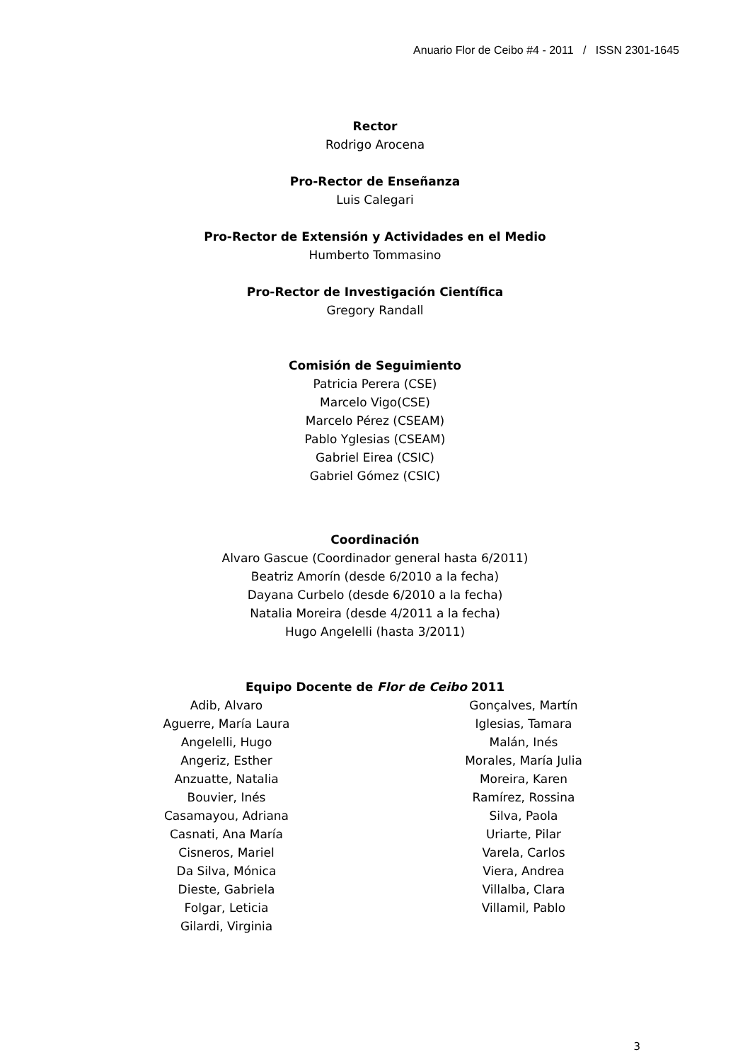Anuario Flor de Ceibo #4 - 2011 / ISSN 2301-1645
Rector
Rodrigo Arocena
Pro-Rector de Enseñanza
Luis Calegari
Pro-Rector de Extensión y Actividades en el Medio
Humberto Tommasino
Pro-Rector de Investigación Científica
Gregory Randall
Comisión de Seguimiento
Patricia Perera (CSE)
Marcelo Vigo(CSE)
Marcelo Pérez (CSEAM)
Pablo Yglesias (CSEAM)
Gabriel Eirea (CSIC)
Gabriel Gómez (CSIC)
Coordinación
Alvaro Gascue (Coordinador general hasta 6/2011)
Beatriz Amorín (desde 6/2010 a la fecha)
Dayana Curbelo (desde 6/2010 a la fecha)
Natalia Moreira (desde 4/2011 a la fecha)
Hugo Angelelli (hasta 3/2011)
Equipo Docente de Flor de Ceibo 2011
Adib, Alvaro
Aguerre, María Laura
Angelelli, Hugo
Angeriz, Esther
Anzuatte, Natalia
Bouvier, Inés
Casamayou, Adriana
Casnati, Ana María
Cisneros, Mariel
Da Silva, Mónica
Dieste, Gabriela
Folgar, Leticia
Gilardi, Virginia
Gonçalves, Martín
Iglesias, Tamara
Malán, Inés
Morales, María Julia
Moreira, Karen
Ramírez, Rossina
Silva, Paola
Uriarte, Pilar
Varela, Carlos
Viera, Andrea
Villalba, Clara
Villamil, Pablo
3